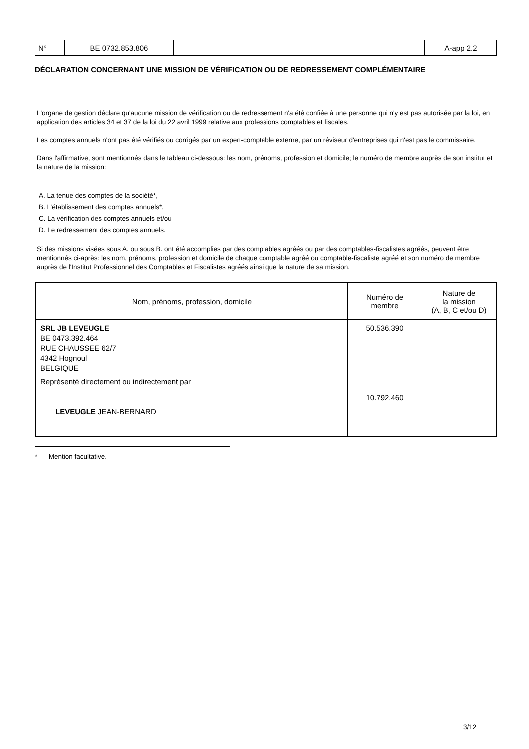| N° | BE 0732.853.806 | | A-app 2.2 |
DÉCLARATION CONCERNANT UNE MISSION DE VÉRIFICATION OU DE REDRESSEMENT COMPLÉMENTAIRE
L'organe de gestion déclare qu'aucune mission de vérification ou de redressement n'a été confiée à une personne qui n'y est pas autorisée par la loi, en application des articles 34 et 37 de la loi du 22 avril 1999 relative aux professions comptables et fiscales.
Les comptes annuels n'ont pas été vérifiés ou corrigés par un expert-comptable externe, par un réviseur d'entreprises qui n'est pas le commissaire.
Dans l'affirmative, sont mentionnés dans le tableau ci-dessous: les nom, prénoms, profession et domicile; le numéro de membre auprès de son institut et la nature de la mission:
A. La tenue des comptes de la société*,
B. L’établissement des comptes annuels*,
C. La vérification des comptes annuels et/ou
D. Le redressement des comptes annuels.
Si des missions visées sous A. ou sous B. ont été accomplies par des comptables agréés ou par des comptables-fiscalistes agréés, peuvent être mentionnés ci-après: les nom, prénoms, profession et domicile de chaque comptable agréé ou comptable-fiscaliste agréé et son numéro de membre auprès de l'Institut Professionnel des Comptables et Fiscalistes agréés ainsi que la nature de sa mission.
| Nom, prénoms, profession, domicile | Numéro de membre | Nature de la mission (A, B, C et/ou D) |
| --- | --- | --- |
| SRL JB LEVEUGLE BE 0473.392.464 RUE CHAUSSEE 62/7 4342 Hognoul BELGIQUE Représenté directement ou indirectement par LEVEUGLE JEAN-BERNARD | 50.536.390 10.792.460 | |
* Mention facultative.
3/12